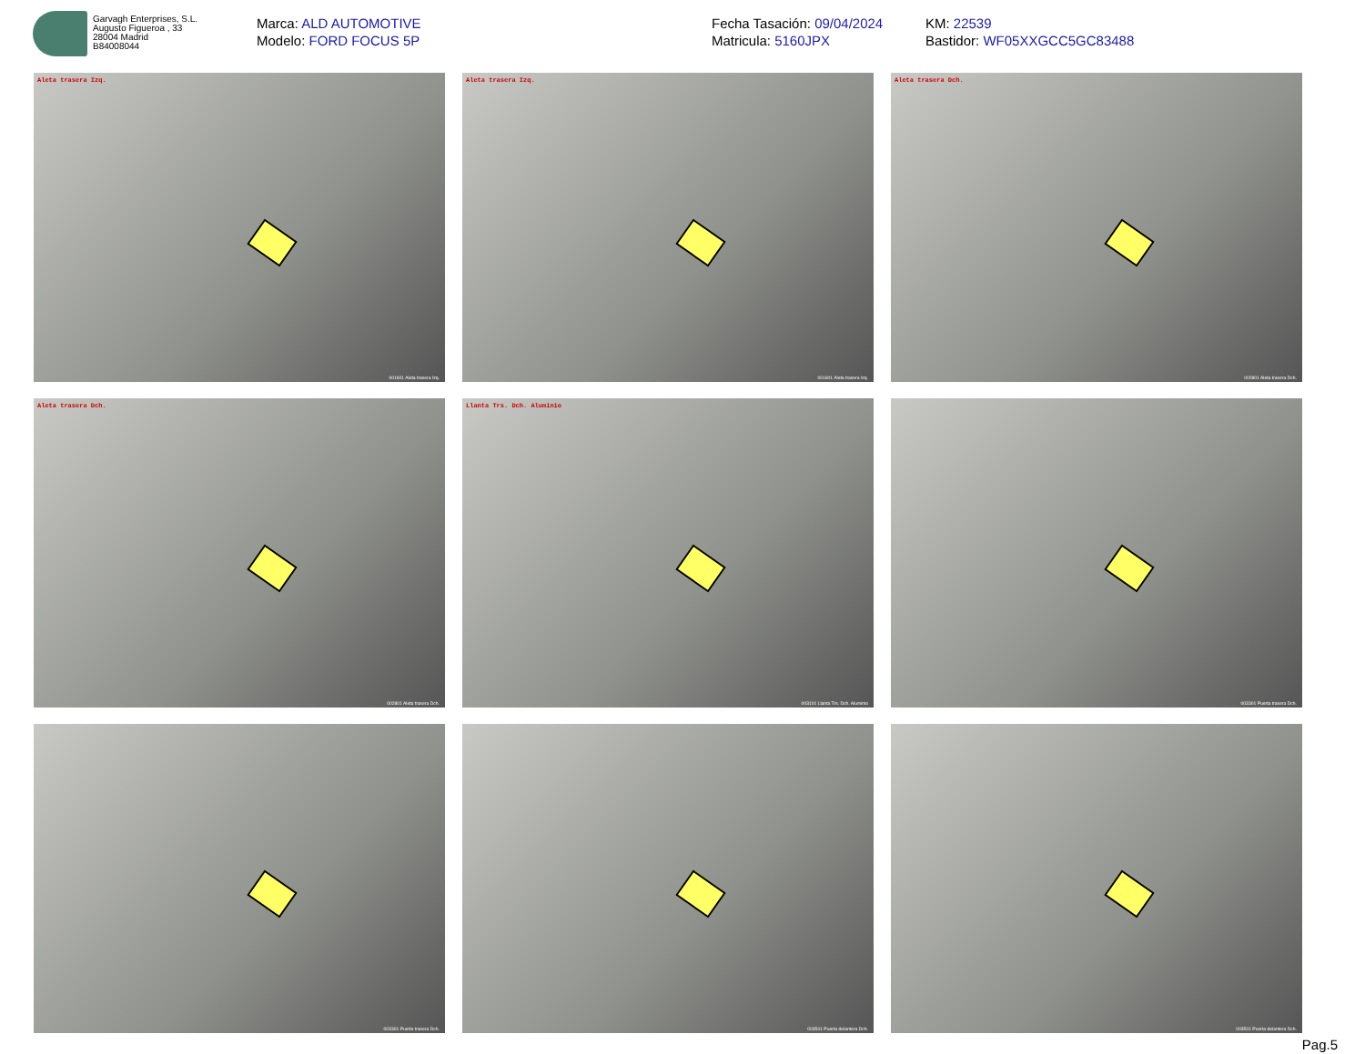Garvagh Enterprises, S.L.
Augusto Figueroa , 33
28004 Madrid
B84008044
Marca: ALD AUTOMOTIVE
Modelo: FORD FOCUS 5P
Fecha Tasación: 09/04/2024
Matricula: 5160JPX
KM: 22539
Bastidor: WF05XXGCC5GC83488
Aleta trasera Izq.
001601 Aleta trasera Izq.
Aleta trasera Izq.
001601 Aleta trasera Izq.
Aleta trasera Dch.
002801 Aleta trasera Dch.
Aleta trasera Dch.
002801 Aleta trasera Dch.
Llanta Trs. Dch. Aluminio
003101 Llanta Trs. Dch. Aluminio
003301 Puerta trasera Dch.
003301 Puerta trasera Dch.
003501 Puerta delantera Dch.
003501 Puerta delantera Dch.
Pag.5